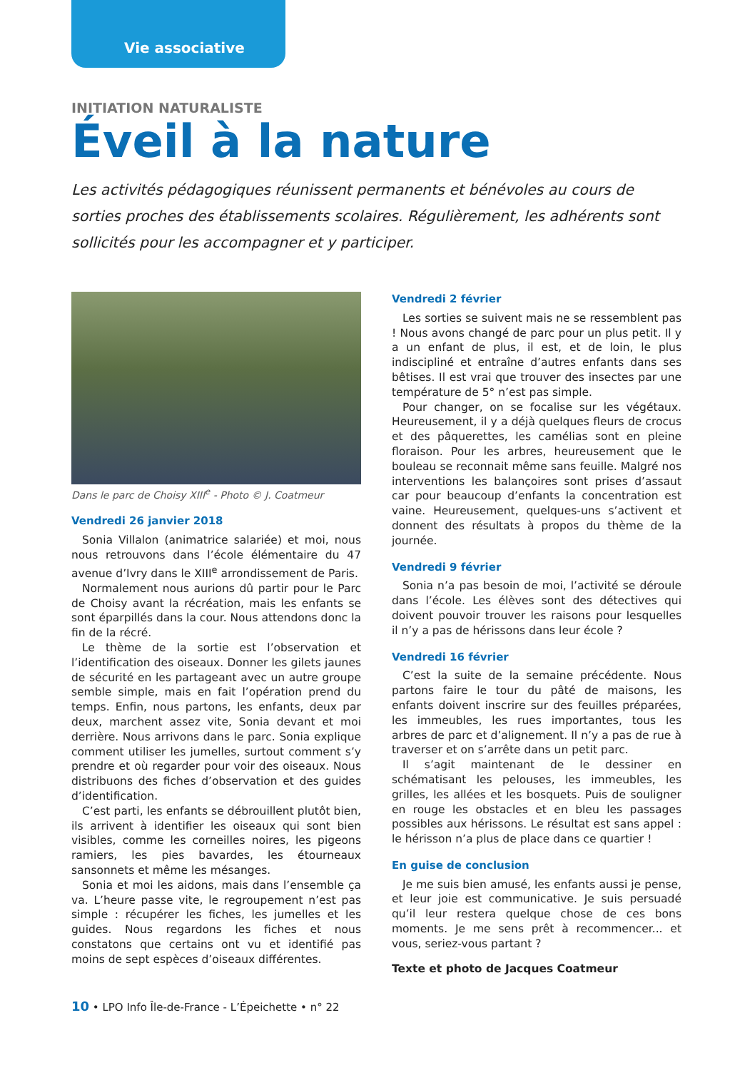Vie associative
INITIATION NATURALISTE
Éveil à la nature
Les activités pédagogiques réunissent permanents et bénévoles au cours de sorties proches des établissements scolaires. Régulièrement, les adhérents sont sollicités pour les accompagner et y participer.
Dans le parc de Choisy XIII<sup>e</sup> - Photo © J. Coatmeur
Vendredi 26 janvier 2018
Sonia Villalon (animatrice salariée) et moi, nous nous retrouvons dans l’école élémentaire du 47 avenue d’Ivry dans le XIII<sup>e</sup> arrondissement de Paris.
Normalement nous aurions dû partir pour le Parc de Choisy avant la récréation, mais les enfants se sont éparpillés dans la cour. Nous attendons donc la fin de la récré.
Le thème de la sortie est l’observation et l’identification des oiseaux. Donner les gilets jaunes de sécurité en les partageant avec un autre groupe semble simple, mais en fait l’opération prend du temps. Enfin, nous partons, les enfants, deux par deux, marchent assez vite, Sonia devant et moi derrière. Nous arrivons dans le parc. Sonia explique comment utiliser les jumelles, surtout comment s’y prendre et où regarder pour voir des oiseaux. Nous distribuons des fiches d’observation et des guides d’identification.
C’est parti, les enfants se débrouillent plutôt bien, ils arrivent à identifier les oiseaux qui sont bien visibles, comme les corneilles noires, les pigeons ramiers, les pies bavardes, les étourneaux sansonnets et même les mésanges.
Sonia et moi les aidons, mais dans l’ensemble ça va. L’heure passe vite, le regroupement n’est pas simple : récupérer les fiches, les jumelles et les guides. Nous regardons les fiches et nous constatons que certains ont vu et identifié pas moins de sept espèces d’oiseaux différentes.
Vendredi 2 février
Les sorties se suivent mais ne se ressemblent pas ! Nous avons changé de parc pour un plus petit. Il y a un enfant de plus, il est, et de loin, le plus indiscipliné et entraîne d’autres enfants dans ses bêtises. Il est vrai que trouver des insectes par une température de 5° n’est pas simple.
Pour changer, on se focalise sur les végétaux. Heureusement, il y a déjà quelques fleurs de crocus et des pâquerettes, les camélias sont en pleine floraison. Pour les arbres, heureusement que le bouleau se reconnait même sans feuille. Malgré nos interventions les balançoires sont prises d’assaut car pour beaucoup d’enfants la concentration est vaine. Heureusement, quelques-uns s’activent et donnent des résultats à propos du thème de la journée.
Vendredi 9 février
Sonia n’a pas besoin de moi, l’activité se déroule dans l’école. Les élèves sont des détectives qui doivent pouvoir trouver les raisons pour lesquelles il n’y a pas de hérissons dans leur école ?
Vendredi 16 février
C’est la suite de la semaine précédente. Nous partons faire le tour du pâté de maisons, les enfants doivent inscrire sur des feuilles préparées, les immeubles, les rues importantes, tous les arbres de parc et d’alignement. Il n’y a pas de rue à traverser et on s’arrête dans un petit parc.
Il s’agit maintenant de le dessiner en schématisant les pelouses, les immeubles, les grilles, les allées et les bosquets. Puis de souligner en rouge les obstacles et en bleu les passages possibles aux hérissons. Le résultat est sans appel : le hérisson n’a plus de place dans ce quartier !
En guise de conclusion
Je me suis bien amusé, les enfants aussi je pense, et leur joie est communicative. Je suis persuadé qu’il leur restera quelque chose de ces bons moments. Je me sens prêt à recommencer... et vous, seriez-vous partant ?
Texte et photo de Jacques Coatmeur
10 • LPO Info Île-de-France - L’Épeichette • n° 22